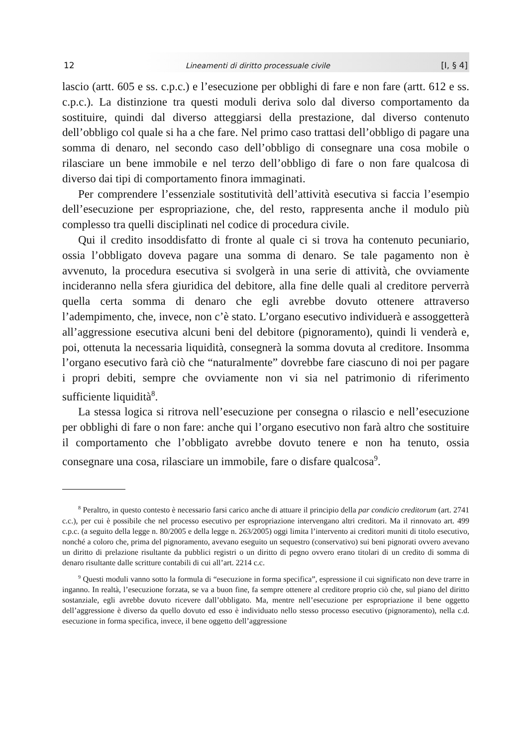12 Lineamenti di diritto processuale civile [I, § 4]
lascio (artt. 605 e ss. c.p.c.) e l’esecuzione per obblighi di fare e non fare (artt. 612 e ss. c.p.c.). La distinzione tra questi moduli deriva solo dal diverso comportamento da sostituire, quindi dal diverso atteggiarsi della prestazione, dal diverso contenuto dell’obbligo col quale si ha a che fare. Nel primo caso trattasi dell’obbligo di pagare una somma di denaro, nel secondo caso dell’obbligo di consegnare una cosa mobile o rilasciare un bene immobile e nel terzo dell’obbligo di fare o non fare qualcosa di diverso dai tipi di comportamento finora immaginati.
Per comprendere l’essenziale sostitutività dell’attività esecutiva si faccia l’esempio dell’esecuzione per espropriazione, che, del resto, rappresenta anche il modulo più complesso tra quelli disciplinati nel codice di procedura civile.
Qui il credito insoddisfatto di fronte al quale ci si trova ha contenuto pecuniario, ossia l’obbligato doveva pagare una somma di denaro. Se tale pagamento non è avvenuto, la procedura esecutiva si svolgerà in una serie di attività, che ovviamente incideranno nella sfera giuridica del debitore, alla fine delle quali al creditore perverrà quella certa somma di denaro che egli avrebbe dovuto ottenere attraverso l’adempimento, che, invece, non c’è stato. L’organo esecutivo individuerà e assoggetterà all’aggressione esecutiva alcuni beni del debitore (pignoramento), quindi li venderà e, poi, ottenuta la necessaria liquidità, consegnerà la somma dovuta al creditore. Insomma l’organo esecutivo farà ciò che “naturalmente” dovrebbe fare ciascuno di noi per pagare i propri debiti, sempre che ovviamente non vi sia nel patrimonio di riferimento sufficiente liquidità<sup>8</sup>.
La stessa logica si ritrova nell’esecuzione per consegna o rilascio e nell’esecuzione per obblighi di fare o non fare: anche qui l’organo esecutivo non farà altro che sostituire il comportamento che l’obbligato avrebbe dovuto tenere e non ha tenuto, ossia consegnare una cosa, rilasciare un immobile, fare o disfare qualcosa<sup>9</sup>.
<sup>8</sup> Peraltro, in questo contesto è necessario farsi carico anche di attuare il principio della par condicio creditorum (art. 2741 c.c.), per cui è possibile che nel processo esecutivo per espropriazione intervengano altri creditori. Ma il rinnovato art. 499 c.p.c. (a seguito della legge n. 80/2005 e della legge n. 263/2005) oggi limita l’intervento ai creditori muniti di titolo esecutivo, nonché a coloro che, prima del pignoramento, avevano eseguito un sequestro (conservativo) sui beni pignorati ovvero avevano un diritto di prelazione risultante da pubblici registri o un diritto di pegno ovvero erano titolari di un credito di somma di denaro risultante dalle scritture contabili di cui all’art. 2214 c.c.
<sup>9</sup> Questi moduli vanno sotto la formula di “esecuzione in forma specifica”, espressione il cui significato non deve trarre in inganno. In realtà, l’esecuzione forzata, se va a buon fine, fa sempre ottenere al creditore proprio ciò che, sul piano del diritto sostanziale, egli avrebbe dovuto ricevere dall’obbligato. Ma, mentre nell’esecuzione per espropriazione il bene oggetto dell’aggressione è diverso da quello dovuto ed esso è individuato nello stesso processo esecutivo (pignoramento), nella c.d. esecuzione in forma specifica, invece, il bene oggetto dell’aggressione